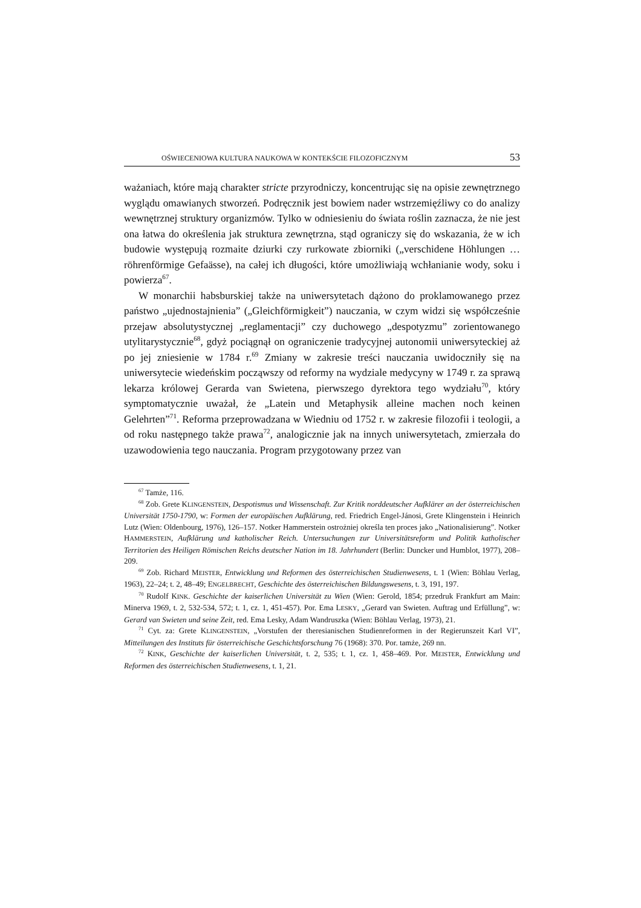OŚWIECENIOWA KULTURA NAUKOWA W KONTEKŚCIE FILOZOFICZNYM 53
ważaniach, które mają charakter stricte przyrodniczy, koncentrując się na opisie zewnętrznego wyglądu omawianych stworzeń. Podręcznik jest bowiem nader wstrzemięźliwy co do analizy wewnętrznej struktury organizmów. Tylko w odniesieniu do świata roślin zaznacza, że nie jest ona łatwa do określenia jak struktura zewnętrzna, stąd ograniczy się do wskazania, że w ich budowie występują rozmaite dziurki czy rurkowate zbiorniki („verschidene Höhlungen … röhrenförmige Gefaässe), na całej ich długości, które umożliwiają wchłanianie wody, soku i powierza<sup>67</sup>.
W monarchii habsburskiej także na uniwersytetach dążono do proklamowanego przez państwo „ujednostajnienia” („Gleichförmigkeit”) nauczania, w czym widzi się współcześnie przejaw absolutystycznej „reglamentacji” czy duchowego „despotyzmu” zorientowanego utylitarystycznie<sup>68</sup>, gdyż pociągnął on ograniczenie tradycyjnej autonomii uniwersyteckiej aż po jej zniesienie w 1784 r.<sup>69</sup> Zmiany w zakresie treści nauczania uwidoczniły się na uniwersytecie wiedeńskim począwszy od reformy na wydziale medycyny w 1749 r. za sprawą lekarza królowej Gerarda van Swietena, pierwszego dyrektora tego wydziału<sup>70</sup>, który symptomatycznie uważał, że „Latein und Metaphysik alleine machen noch keinen Gelehrten”<sup>71</sup>. Reforma przeprowadzana w Wiedniu od 1752 r. w zakresie filozofii i teologii, a od roku następnego także prawa<sup>72</sup>, analogicznie jak na innych uniwersytetach, zmierzała do uzawodowienia tego nauczania. Program przygotowany przez van
<sup>67</sup> Tamże, 116.
<sup>68</sup> Zob. Grete KLINGENSTEIN, Despotismus und Wissenschaft. Zur Kritik norddeutscher Aufklärer an der österreichischen Universität 1750-1790, w: Formen der europäischen Aufklärung, red. Friedrich Engel-Jánosi, Grete Klingenstein i Heinrich Lutz (Wien: Oldenbourg, 1976), 126–157. Notker Hammerstein ostrożniej określa ten proces jako „Nationalisierung”. Notker HAMMERSTEIN, Aufklärung und katholischer Reich. Untersuchungen zur Universitätsreform und Politik katholischer Territorien des Heiligen Römischen Reichs deutscher Nation im 18. Jahrhundert (Berlin: Duncker und Humblot, 1977), 208–209.
<sup>69</sup> Zob. Richard MEISTER, Entwicklung und Reformen des österreichischen Studienwesens, t. 1 (Wien: Böhlau Verlag, 1963), 22–24; t. 2, 48–49; ENGELBRECHT, Geschichte des österreichischen Bildungswesens, t. 3, 191, 197.
<sup>70</sup> Rudolf KINK. Geschichte der kaiserlichen Universität zu Wien (Wien: Gerold, 1854; przedruk Frankfurt am Main: Minerva 1969, t. 2, 532-534, 572; t. 1, cz. 1, 451-457). Por. Ema LESKY, „Gerard van Swieten. Auftrag und Erfüllung”, w: Gerard van Swieten und seine Zeit, red. Ema Lesky, Adam Wandruszka (Wien: Böhlau Verlag, 1973), 21.
<sup>71</sup> Cyt. za: Grete KLINGENSTEIN, „Vorstufen der theresianischen Studienreformen in der Regierunszeit Karl VI”, Mitteilungen des Instituts für österreichische Geschichtsforschung 76 (1968): 370. Por. tamże, 269 nn.
<sup>72</sup> KINK, Geschichte der kaiserlichen Universität, t. 2, 535; t. 1, cz. 1, 458–469. Por. MEISTER, Entwicklung und Reformen des österreichischen Studienwesens, t. 1, 21.